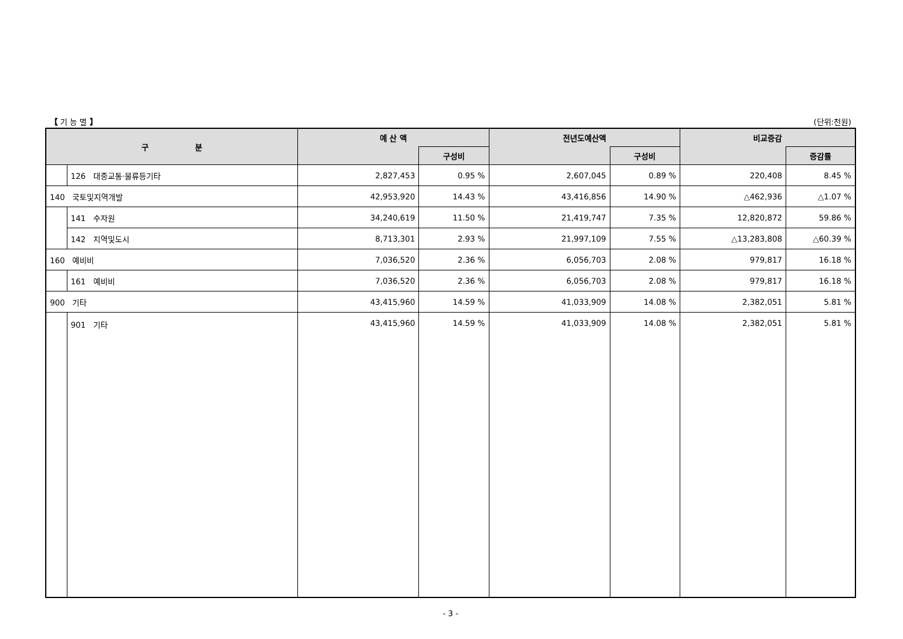【 기 능 별 】 (단위:천원)
| 구 분 | | 예 산 액 | | 전년도예산액 | | 비교증감 | |
| --- | --- | --- | --- | --- | --- | --- | --- |
| | | | 구성비 | | 구성비 | | 증감률 |
| | 126 대중교통·물류등기타 | 2,827,453 | 0.95 % | 2,607,045 | 0.89 % | 220,408 | 8.45 % |
| 140 국토및지역개발 | | 42,953,920 | 14.43 % | 43,416,856 | 14.90 % | △462,936 | △1.07 % |
| | 141 수자원 | 34,240,619 | 11.50 % | 21,419,747 | 7.35 % | 12,820,872 | 59.86 % |
| | 142 지역및도시 | 8,713,301 | 2.93 % | 21,997,109 | 7.55 % | △13,283,808 | △60.39 % |
| 160 예비비 | | 7,036,520 | 2.36 % | 6,056,703 | 2.08 % | 979,817 | 16.18 % |
| | 161 예비비 | 7,036,520 | 2.36 % | 6,056,703 | 2.08 % | 979,817 | 16.18 % |
| 900 기타 | | 43,415,960 | 14.59 % | 41,033,909 | 14.08 % | 2,382,051 | 5.81 % |
| | 901 기타 | 43,415,960 | 14.59 % | 41,033,909 | 14.08 % | 2,382,051 | 5.81 % |
- 3 -